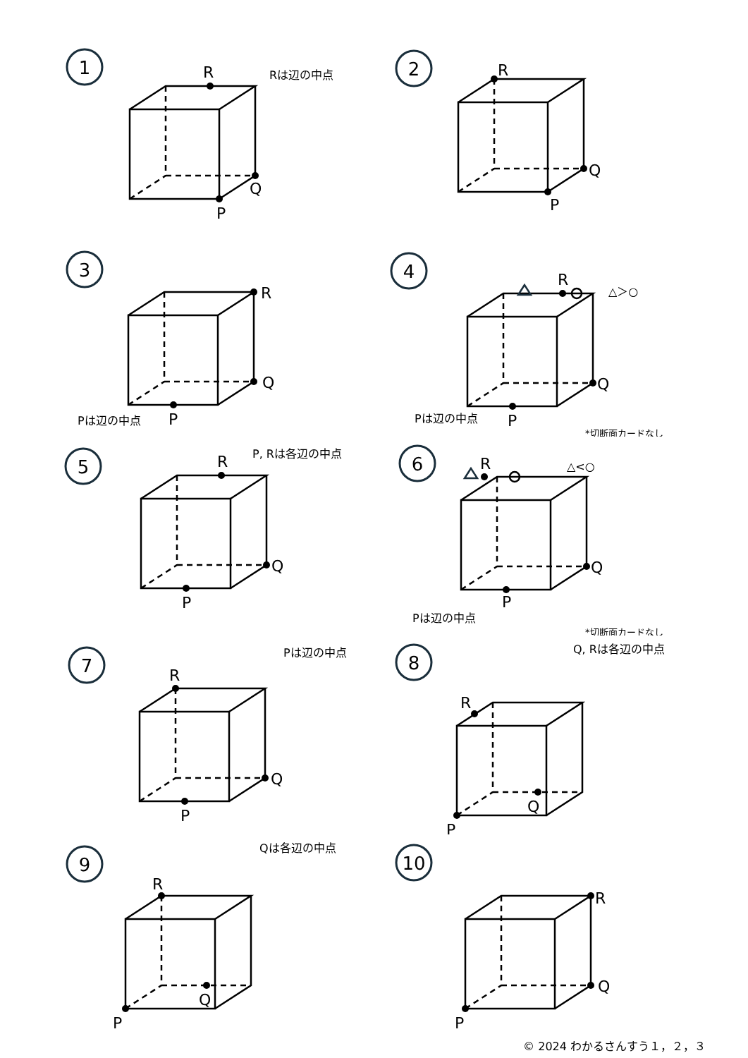1
R
Q
P
Rは辺の中点
2
R
Q
P
3
R
Q
P
Pは辺の中点
4
R
Q
P
△＞○
Pは辺の中点
*切断面カードなし
5
R
Q
P
P, Rは各辺の中点
6
R
Q
P
△<○
Pは辺の中点
*切断面カードなし
7
R
Q
P
Pは辺の中点
8
R
Q
P
Q, Rは各辺の中点
9
R
Q
P
Qは各辺の中点
10
R
Q
P
© 2024 わかるさんすう１，２，３